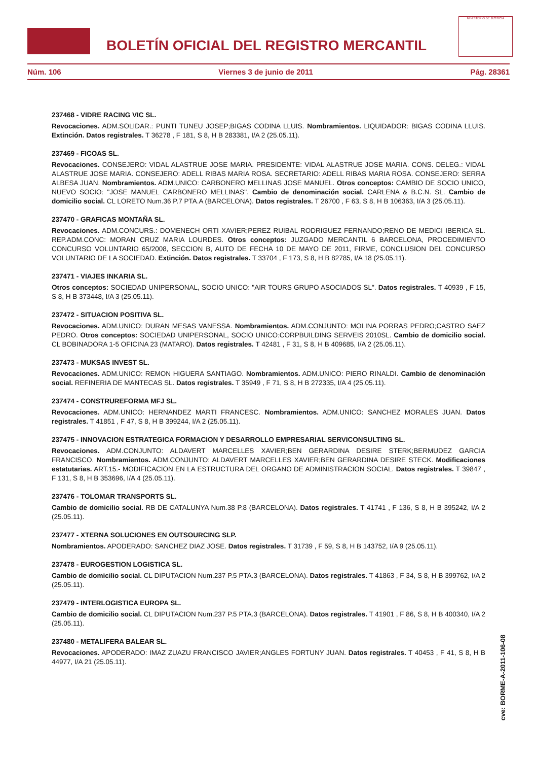BOLETÍN OFICIAL DEL REGISTRO MERCANTIL
MINISTERIO DE JUSTICIA
Núm. 106 Viernes 3 de junio de 2011 Pág. 28361
237468 - VIDRE RACING VIC SL.
Revocaciones. ADM.SOLIDAR.: PUNTI TUNEU JOSEP;BIGAS CODINA LLUIS. Nombramientos. LIQUIDADOR: BIGAS CODINA LLUIS. Extinción. Datos registrales. T 36278 , F 181, S 8, H B 283381, I/A 2 (25.05.11).
237469 - FICOAS SL.
Revocaciones. CONSEJERO: VIDAL ALASTRUE JOSE MARIA. PRESIDENTE: VIDAL ALASTRUE JOSE MARIA. CONS. DELEG.: VIDAL ALASTRUE JOSE MARIA. CONSEJERO: ADELL RIBAS MARIA ROSA. SECRETARIO: ADELL RIBAS MARIA ROSA. CONSEJERO: SERRA ALBESA JUAN. Nombramientos. ADM.UNICO: CARBONERO MELLINAS JOSE MANUEL. Otros conceptos: CAMBIO DE SOCIO UNICO, NUEVO SOCIO: "JOSE MANUEL CARBONERO MELLINAS". Cambio de denominación social. CARLENA & B.C.N. SL. Cambio de domicilio social. CL LORETO Num.36 P.7 PTA.A (BARCELONA). Datos registrales. T 26700 , F 63, S 8, H B 106363, I/A 3 (25.05.11).
237470 - GRAFICAS MONTAÑA SL.
Revocaciones. ADM.CONCURS.: DOMENECH ORTI XAVIER;PEREZ RUIBAL RODRIGUEZ FERNANDO;RENO DE MEDICI IBERICA SL. REP.ADM.CONC: MORAN CRUZ MARIA LOURDES. Otros conceptos: JUZGADO MERCANTIL 6 BARCELONA, PROCEDIMIENTO CONCURSO VOLUNTARIO 65/2008, SECCION B, AUTO DE FECHA 10 DE MAYO DE 2011, FIRME, CONCLUSION DEL CONCURSO VOLUNTARIO DE LA SOCIEDAD. Extinción. Datos registrales. T 33704 , F 173, S 8, H B 82785, I/A 18 (25.05.11).
237471 - VIAJES INKARIA SL.
Otros conceptos: SOCIEDAD UNIPERSONAL, SOCIO UNICO: "AIR TOURS GRUPO ASOCIADOS SL". Datos registrales. T 40939 , F 15, S 8, H B 373448, I/A 3 (25.05.11).
237472 - SITUACION POSITIVA SL.
Revocaciones. ADM.UNICO: DURAN MESAS VANESSA. Nombramientos. ADM.CONJUNTO: MOLINA PORRAS PEDRO;CASTRO SAEZ PEDRO. Otros conceptos: SOCIEDAD UNIPERSONAL, SOCIO UNICO:CORPBUILDING SERVEIS 2010SL. Cambio de domicilio social. CL BOBINADORA 1-5 OFICINA 23 (MATARO). Datos registrales. T 42481 , F 31, S 8, H B 409685, I/A 2 (25.05.11).
237473 - MUKSAS INVEST SL.
Revocaciones. ADM.UNICO: REMON HIGUERA SANTIAGO. Nombramientos. ADM.UNICO: PIERO RINALDI. Cambio de denominación social. REFINERIA DE MANTECAS SL. Datos registrales. T 35949 , F 71, S 8, H B 272335, I/A 4 (25.05.11).
237474 - CONSTRUREFORMA MFJ SL.
Revocaciones. ADM.UNICO: HERNANDEZ MARTI FRANCESC. Nombramientos. ADM.UNICO: SANCHEZ MORALES JUAN. Datos registrales. T 41851 , F 47, S 8, H B 399244, I/A 2 (25.05.11).
237475 - INNOVACION ESTRATEGICA FORMACION Y DESARROLLO EMPRESARIAL SERVICONSULTING SL.
Revocaciones. ADM.CONJUNTO: ALDAVERT MARCELLES XAVIER;BEN GERARDINA DESIRE STERK;BERMUDEZ GARCIA FRANCISCO. Nombramientos. ADM.CONJUNTO: ALDAVERT MARCELLES XAVIER;BEN GERARDINA DESIRE STECK. Modificaciones estatutarias. ART.15.- MODIFICACION EN LA ESTRUCTURA DEL ORGANO DE ADMINISTRACION SOCIAL. Datos registrales. T 39847 , F 131, S 8, H B 353696, I/A 4 (25.05.11).
237476 - TOLOMAR TRANSPORTS SL.
Cambio de domicilio social. RB DE CATALUNYA Num.38 P.8 (BARCELONA). Datos registrales. T 41741 , F 136, S 8, H B 395242, I/A 2 (25.05.11).
237477 - XTERNA SOLUCIONES EN OUTSOURCING SLP.
Nombramientos. APODERADO: SANCHEZ DIAZ JOSE. Datos registrales. T 31739 , F 59, S 8, H B 143752, I/A 9 (25.05.11).
237478 - EUROGESTION LOGISTICA SL.
Cambio de domicilio social. CL DIPUTACION Num.237 P.5 PTA.3 (BARCELONA). Datos registrales. T 41863 , F 34, S 8, H B 399762, I/A 2 (25.05.11).
237479 - INTERLOGISTICA EUROPA SL.
Cambio de domicilio social. CL DIPUTACION Num.237 P.5 PTA.3 (BARCELONA). Datos registrales. T 41901 , F 86, S 8, H B 400340, I/A 2 (25.05.11).
237480 - METALIFERA BALEAR SL.
Revocaciones. APODERADO: IMAZ ZUAZU FRANCISCO JAVIER;ANGLES FORTUNY JUAN. Datos registrales. T 40453 , F 41, S 8, H B 44977, I/A 21 (25.05.11).
cve: BORME-A-2011-106-08